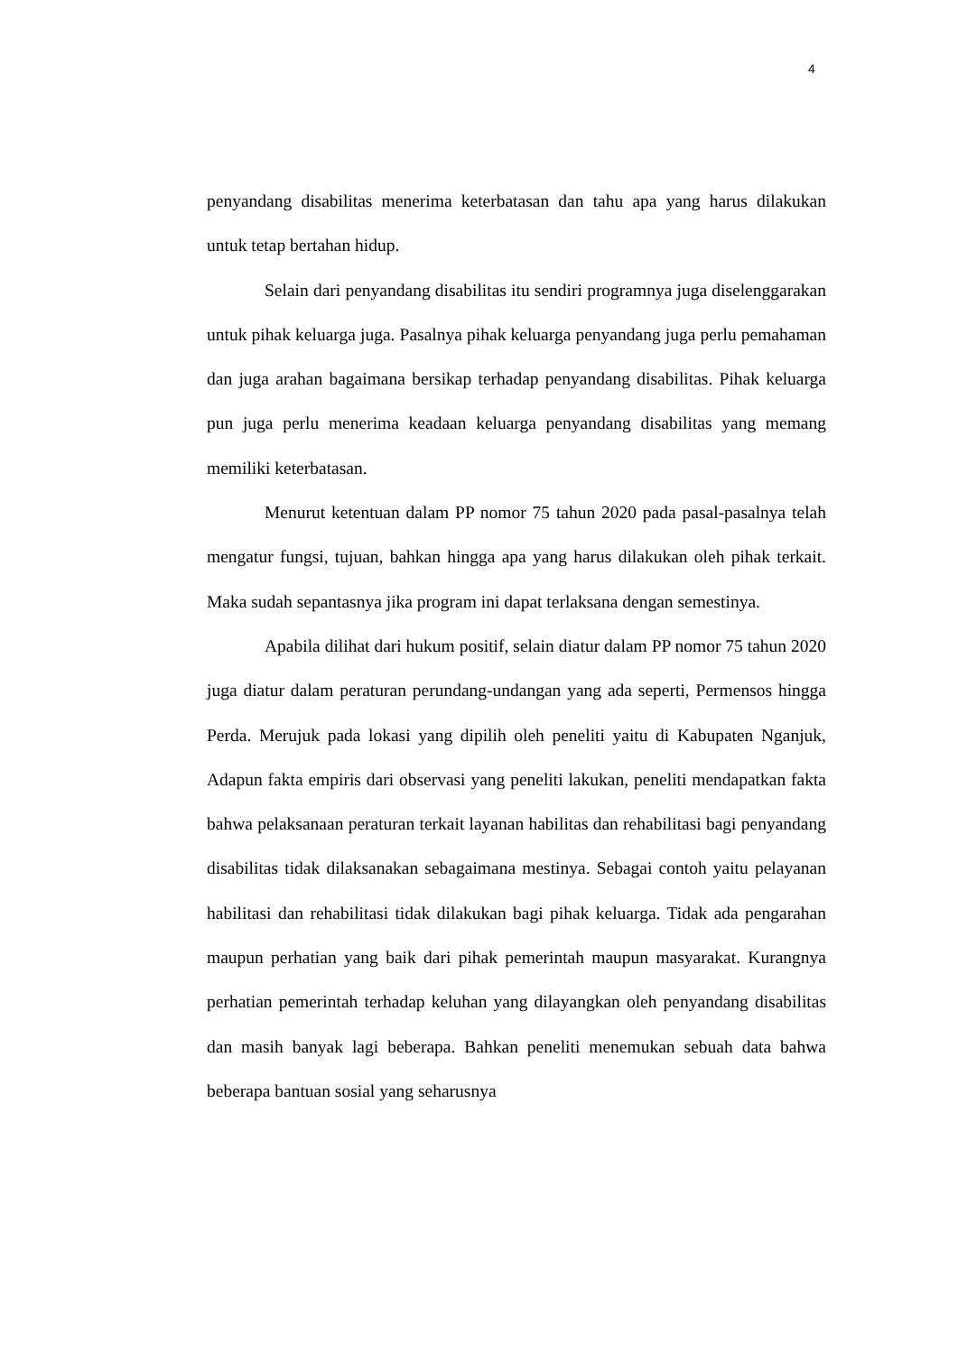4
penyandang disabilitas menerima keterbatasan dan tahu apa yang harus dilakukan untuk tetap bertahan hidup.
Selain dari penyandang disabilitas itu sendiri programnya juga diselenggarakan untuk pihak keluarga juga. Pasalnya pihak keluarga penyandang juga perlu pemahaman dan juga arahan bagaimana bersikap terhadap penyandang disabilitas. Pihak keluarga pun juga perlu menerima keadaan keluarga penyandang disabilitas yang memang memiliki keterbatasan.
Menurut ketentuan dalam PP nomor 75 tahun 2020 pada pasal-pasalnya telah mengatur fungsi, tujuan, bahkan hingga apa yang harus dilakukan oleh pihak terkait. Maka sudah sepantasnya jika program ini dapat terlaksana dengan semestinya.
Apabila dilihat dari hukum positif, selain diatur dalam PP nomor 75 tahun 2020 juga diatur dalam peraturan perundang-undangan yang ada seperti, Permensos hingga Perda. Merujuk pada lokasi yang dipilih oleh peneliti yaitu di Kabupaten Nganjuk, Adapun fakta empiris dari observasi yang peneliti lakukan, peneliti mendapatkan fakta bahwa pelaksanaan peraturan terkait layanan habilitas dan rehabilitasi bagi penyandang disabilitas tidak dilaksanakan sebagaimana mestinya. Sebagai contoh yaitu pelayanan habilitasi dan rehabilitasi tidak dilakukan bagi pihak keluarga. Tidak ada pengarahan maupun perhatian yang baik dari pihak pemerintah maupun masyarakat. Kurangnya perhatian pemerintah terhadap keluhan yang dilayangkan oleh penyandang disabilitas dan masih banyak lagi beberapa. Bahkan peneliti menemukan sebuah data bahwa beberapa bantuan sosial yang seharusnya